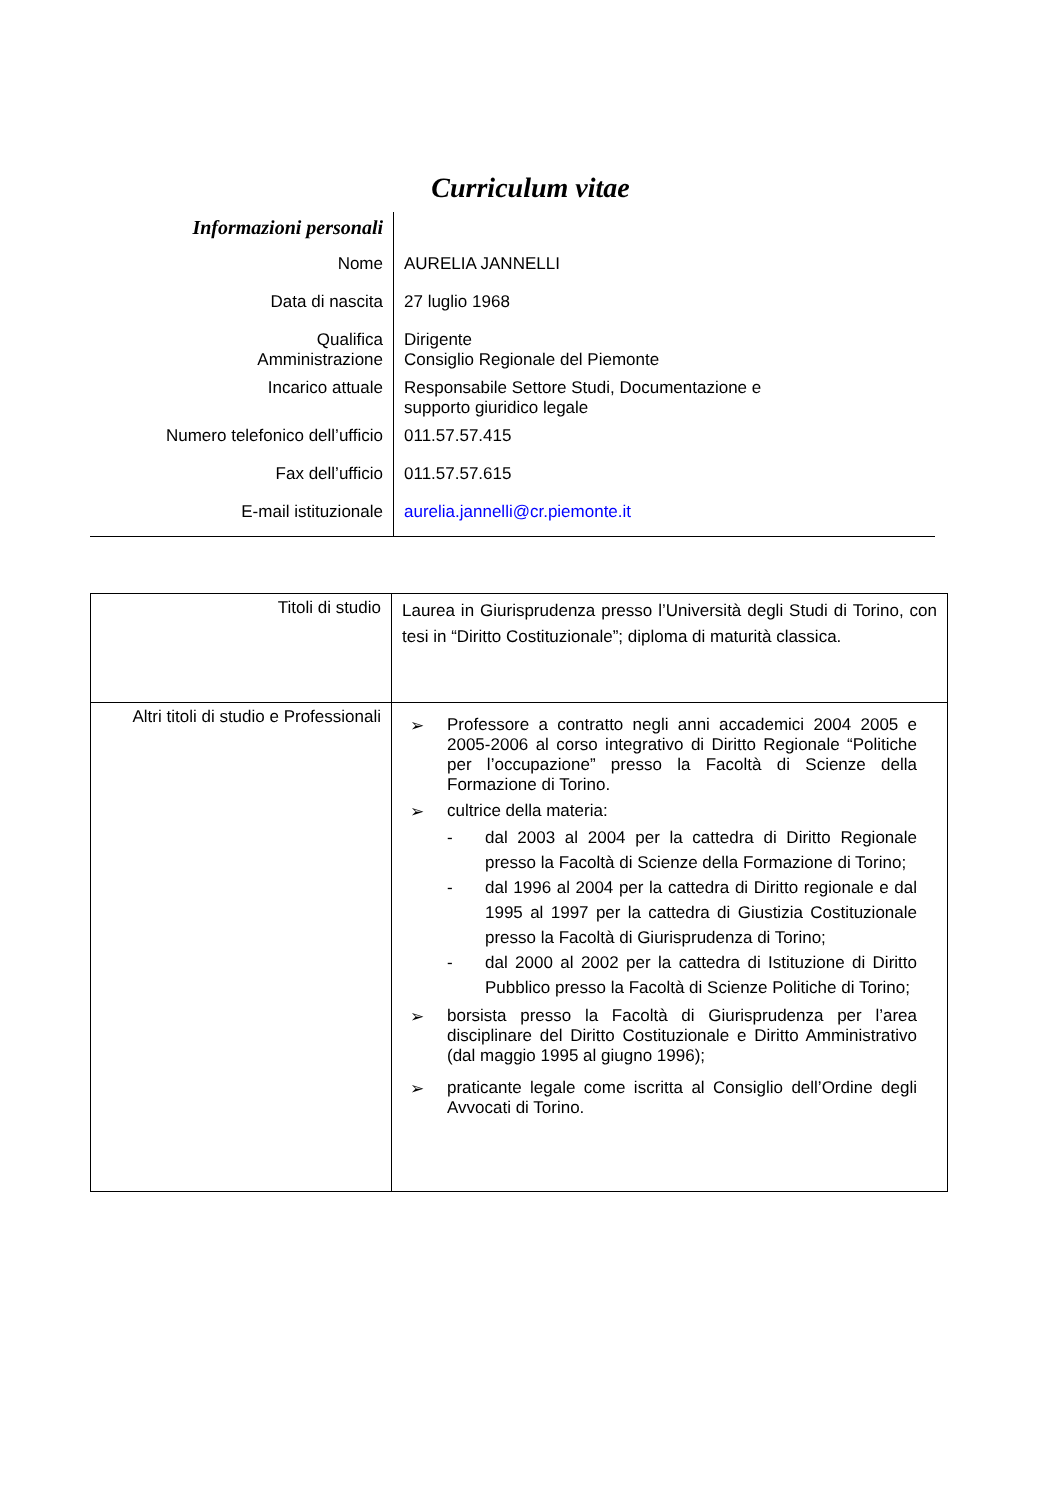Curriculum vitae
| Informazioni personali | |
| Nome | AURELIA JANNELLI |
| Data di nascita | 27 luglio 1968 |
| Qualifica Amministrazione | Dirigente Consiglio Regionale del Piemonte |
| Incarico attuale | Responsabile Settore Studi, Documentazione e supporto giuridico legale |
| Numero telefonico dell’ufficio | 011.57.57.415 |
| Fax dell’ufficio | 011.57.57.615 |
| E-mail istituzionale | aurelia.jannelli@cr.piemonte.it |
| Titoli di studio | Laurea in Giurisprudenza presso l’Università degli Studi di Torino, con tesi in “Diritto Costituzionale”; diploma di maturità classica. |
| Altri titoli di studio e Professionali | ➢ Professore a contratto negli anni accademici 2004 2005 e 2005-2006 al corso integrativo di Diritto Regionale “Politiche per l’occupazione” presso la Facoltà di Scienze della Formazione di Torino. ➢ cultrice della materia: - dal 2003 al 2004 per la cattedra di Diritto Regionale presso la Facoltà di Scienze della Formazione di Torino; - dal 1996 al 2004 per la cattedra di Diritto regionale e dal 1995 al 1997 per la cattedra di Giustizia Costituzionale presso la Facoltà di Giurisprudenza di Torino; - dal 2000 al 2002 per la cattedra di Istituzione di Diritto Pubblico presso la Facoltà di Scienze Politiche di Torino; ➢ borsista presso la Facoltà di Giurisprudenza per l’area disciplinare del Diritto Costituzionale e Diritto Amministrativo (dal maggio 1995 al giugno 1996); ➢ praticante legale come iscritta al Consiglio dell’Ordine degli Avvocati di Torino. |